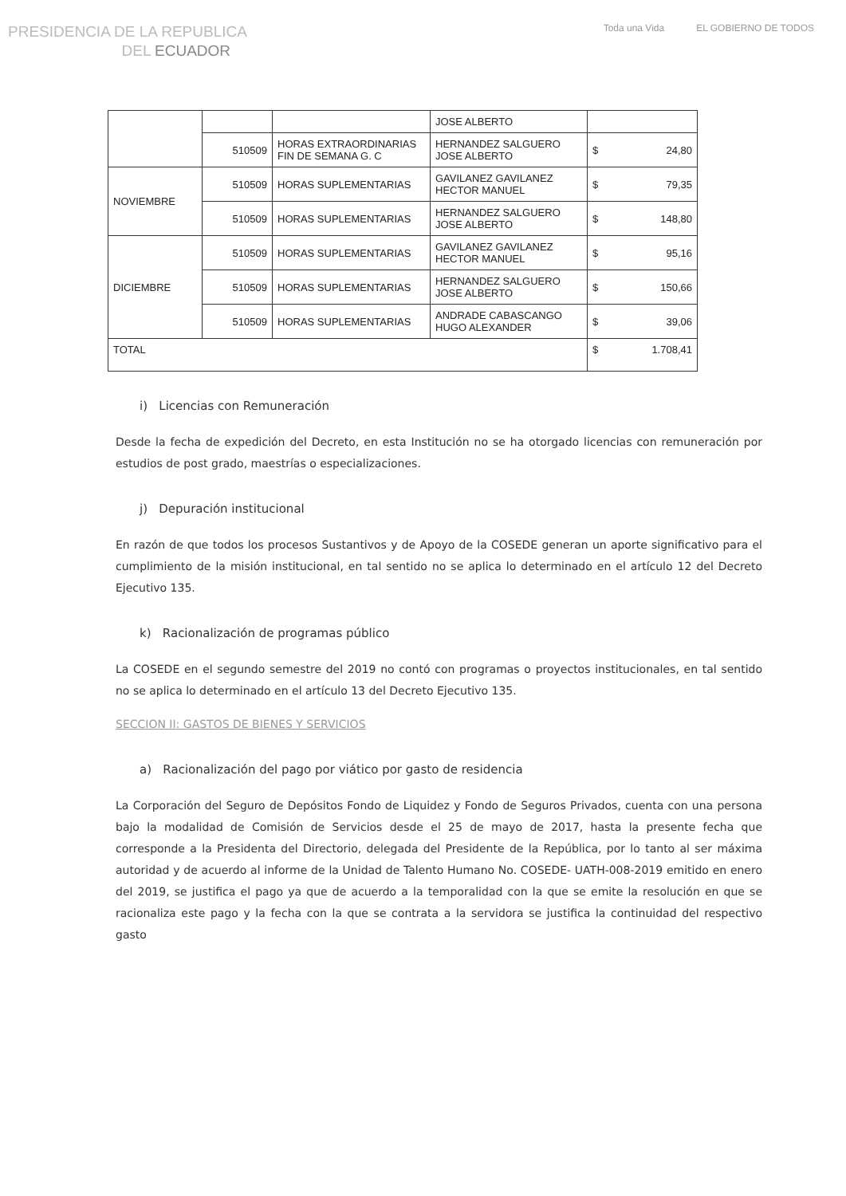PRESIDENCIA DE LA REPUBLICA
DEL ECUADOR
Toda una Vida EL GOBIERNO DE TODOS
| | | | JOSE ALBERTO | |
| | 510509 | HORAS EXTRAORDINARIAS FIN DE SEMANA G. C | HERNANDEZ SALGUERO JOSE ALBERTO | $ 24,80 |
| NOVIEMBRE | 510509 | HORAS SUPLEMENTARIAS | GAVILANEZ GAVILANEZ HECTOR MANUEL | $ 79,35 |
| | 510509 | HORAS SUPLEMENTARIAS | HERNANDEZ SALGUERO JOSE ALBERTO | $ 148,80 |
| DICIEMBRE | 510509 | HORAS SUPLEMENTARIAS | GAVILANEZ GAVILANEZ HECTOR MANUEL | $ 95,16 |
| | 510509 | HORAS SUPLEMENTARIAS | HERNANDEZ SALGUERO JOSE ALBERTO | $ 150,66 |
| | 510509 | HORAS SUPLEMENTARIAS | ANDRADE CABASCANGO HUGO ALEXANDER | $ 39,06 |
| TOTAL | | | | $ 1.708,41 |
i) Licencias con Remuneración
Desde la fecha de expedición del Decreto, en esta Institución no se ha otorgado licencias con remuneración por estudios de post grado, maestrías o especializaciones.
j) Depuración institucional
En razón de que todos los procesos Sustantivos y de Apoyo de la COSEDE generan un aporte significativo para el cumplimiento de la misión institucional, en tal sentido no se aplica lo determinado en el artículo 12 del Decreto Ejecutivo 135.
k) Racionalización de programas público
La COSEDE en el segundo semestre del 2019 no contó con programas o proyectos institucionales, en tal sentido no se aplica lo determinado en el artículo 13 del Decreto Ejecutivo 135.
SECCION II: GASTOS DE BIENES Y SERVICIOS
a) Racionalización del pago por viático por gasto de residencia
La Corporación del Seguro de Depósitos Fondo de Liquidez y Fondo de Seguros Privados, cuenta con una persona bajo la modalidad de Comisión de Servicios desde el 25 de mayo de 2017, hasta la presente fecha que corresponde a la Presidenta del Directorio, delegada del Presidente de la República, por lo tanto al ser máxima autoridad y de acuerdo al informe de la Unidad de Talento Humano No. COSEDE- UATH-008-2019 emitido en enero del 2019, se justifica el pago ya que de acuerdo a la temporalidad con la que se emite la resolución en que se racionaliza este pago y la fecha con la que se contrata a la servidora se justifica la continuidad del respectivo gasto